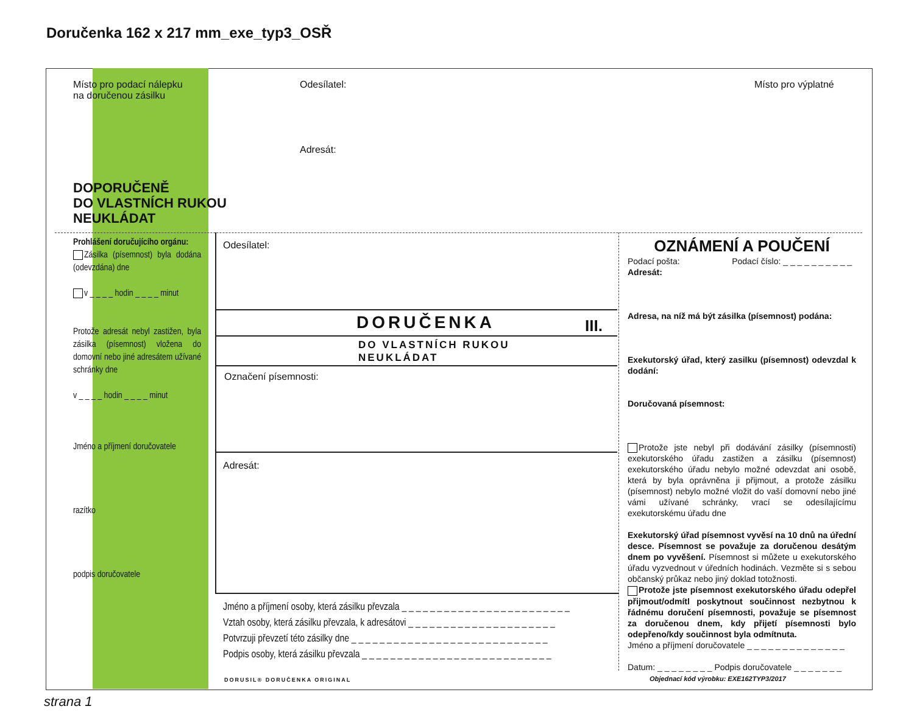Doručenka 162 x 217 mm_exe_typ3_OSŘ
Místo pro podací nálepku
na doručenou zásilku
Odesílatel: Místo pro výplatné
Adresát:
DOPORUČENĚ
DO VLASTNÍCH RUKOU
NEUKLÁDAT
Prohlášení doručujícího orgánu:
Zásilka (písemnost) byla dodána (odevzdána) dne
v _ _ _ _ hodin _ _ _ _ minut
Protože adresát nebyl zastižen, byla zásilka (písemnost) vložena do domovní nebo jiné adresátem užívané schránky dne
v _ _ _ _ hodin _ _ _ _ minut
Jméno a příjmení doručovatele
razítko
podpis doručovatele
Odesílatel:
DORUČENKA III.
DO VLASTNÍCH RUKOU
NEUKLÁDAT
Označení písemnosti:
Adresát:
Jméno a příjmení osoby, která zásilku převzala _ _ _ _ _ _ _ _ _ _ _ _ _ _ _ _ _ _ _ _ _ _ _ _
Vztah osoby, která zásilku převzala, k adresátovi _ _ _ _ _ _ _ _ _ _ _ _ _ _ _ _ _ _ _ _ _
Potvrzuji převzetí této zásilky dne _ _ _ _ _ _ _ _ _ _ _ _ _ _ _ _ _ _ _ _ _ _ _ _ _ _ _ _
Podpis osoby, která zásilku převzala _ _ _ _ _ _ _ _ _ _ _ _ _ _ _ _ _ _ _ _ _ _ _ _ _ _ _
OZNÁMENÍ A POUČENÍ
Podací pošta: Podací číslo: _ _ _ _ _ _ _ _ _ _
Adresát:
Adresa, na níž má být zásilka (písemnost) podána:
Exekutorský úřad, který zasilku (písemnost) odevzdal k dodání:
Doručovaná písemnost:
Protože jste nebyl při dodávání zásilky (písemnosti) exekutorského úřadu zastižen a zásilku (písemnost) exekutorského úřadu nebylo možné odevzdat ani osobě, která by byla oprávněna ji přijmout, a protože zásilku (písemnost) nebylo možné vložit do vaší domovní nebo jiné vámi užívané schránky, vrací se odesílajícímu exekutorskému úřadu dne
Exekutorský úřad písemnost vyvěsí na 10 dnů na úřední desce. Písemnost se považuje za doručenou desátým dnem po vyvěšení. Písemnost si můžete u exekutorského úřadu vyzvednout v úředních hodinách. Vezměte si s sebou občanský průkaz nebo jiný doklad totožnosti.
Protože jste písemnost exekutorského úřadu odepřel přijmout/odmítl poskytnout součinnost nezbytnou k řádnému doručení písemnosti, považuje se písemnost za doručenou dnem, kdy přijetí písemnosti bylo odepřeno/kdy součinnost byla odmítnuta.
Jméno a příjmení doručovatele _ _ _ _ _ _ _ _ _ _ _ _ _ _
Datum: _ _ _ _ _ _ _ _ Podpis doručovatele _ _ _ _ _ _ _
DORUSIL® DORUČENKA ORIGINAL
Objednací kód výrobku: EXE162TYP3/2017
strana 1